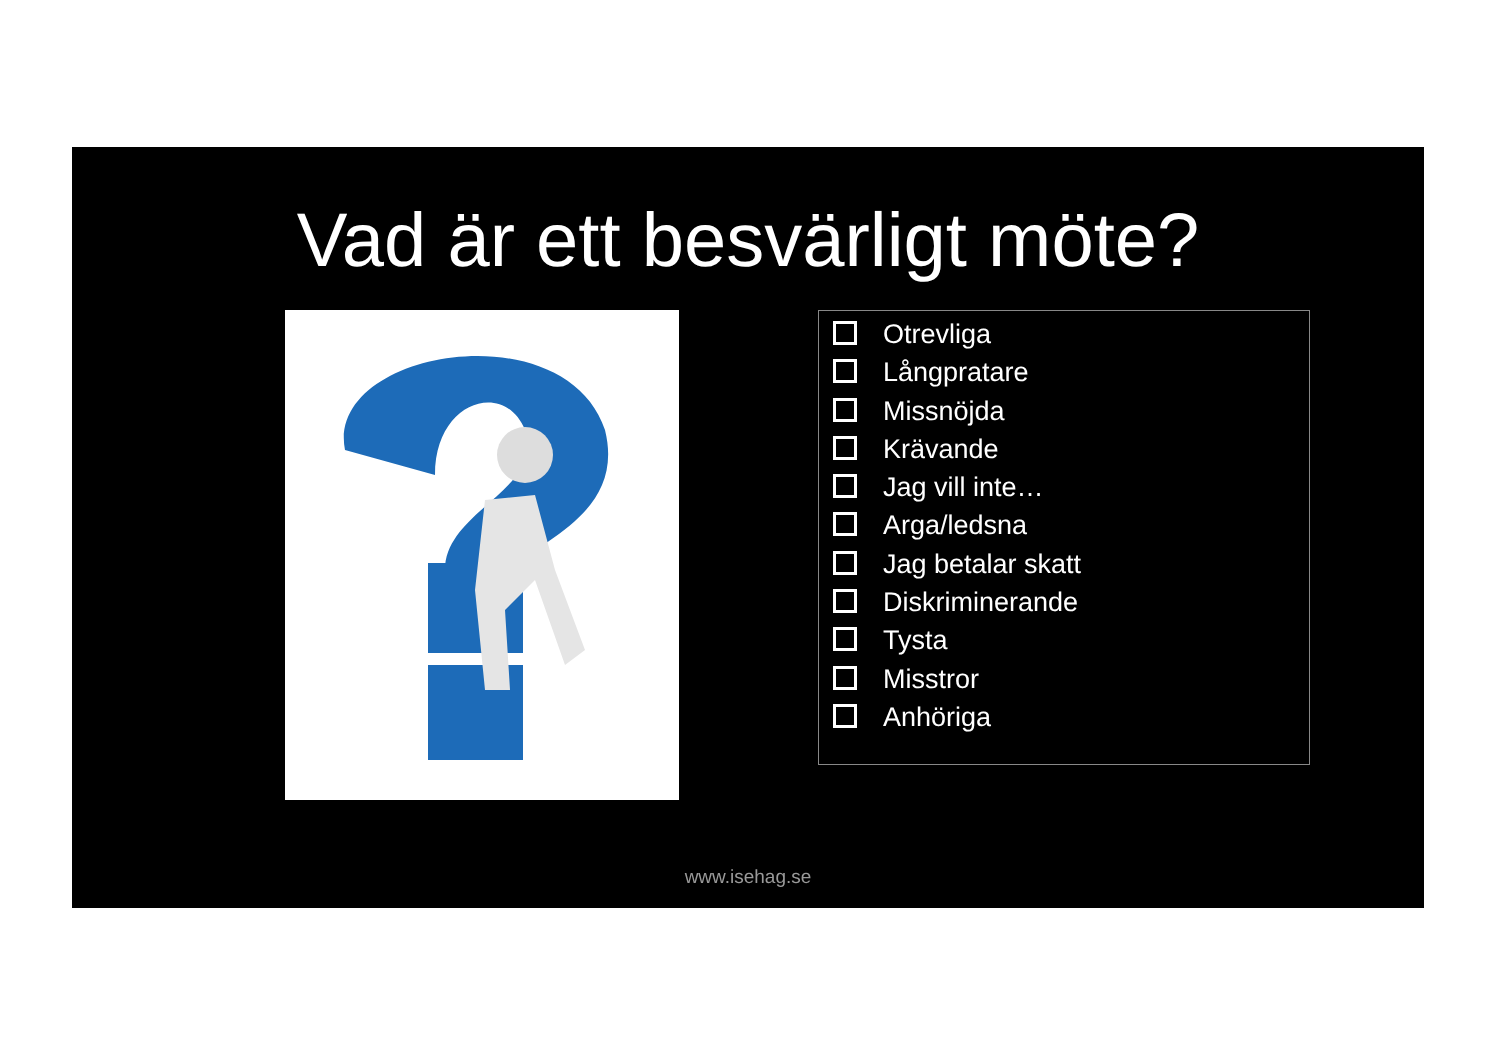Vad är ett besvärligt möte?
Otrevliga
Långpratare
Missnöjda
Krävande
Jag vill inte…
Arga/ledsna
Jag betalar skatt
Diskriminerande
Tysta
Misstror
Anhöriga
www.isehag.se